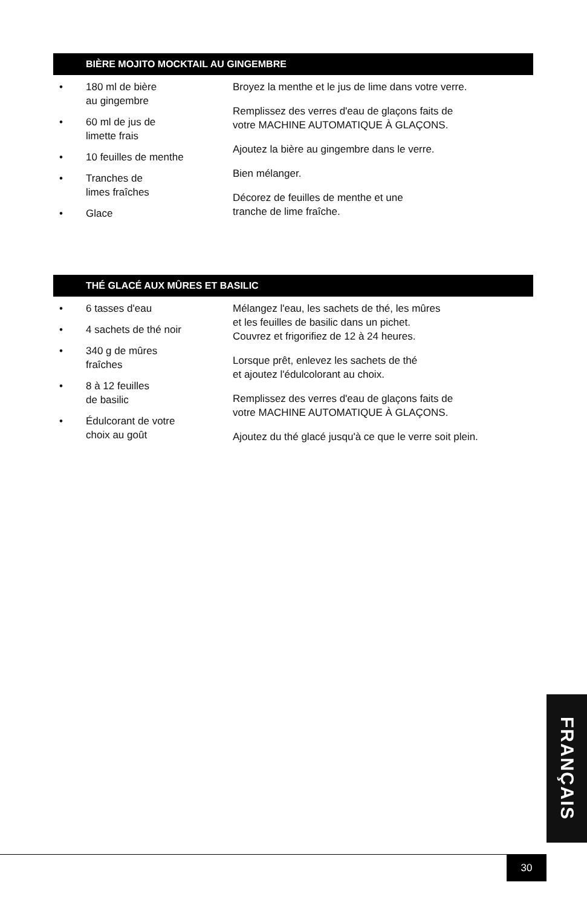BIÈRE MOJITO MOCKTAIL AU GINGEMBRE
• 180 ml de bière
au gingembre
• 60 ml de jus de
limette frais
• 10 feuilles de menthe
• Tranches de
limes fraîches
• Glace
Broyez la menthe et le jus de lime dans votre verre.
Remplissez des verres d'eau de glaçons faits de
votre MACHINE AUTOMATIQUE À GLAÇONS.
Ajoutez la bière au gingembre dans le verre.
Bien mélanger.
Décorez de feuilles de menthe et une
tranche de lime fraîche.
THÉ GLACÉ AUX MÛRES ET BASILIC
• 6 tasses d'eau
• 4 sachets de thé noir
• 340 g de mûres
fraîches
• 8 à 12 feuilles
de basilic
• Édulcorant de votre
choix au goût
Mélangez l'eau, les sachets de thé, les mûres
et les feuilles de basilic dans un pichet.
Couvrez et frigorifiez de 12 à 24 heures.
Lorsque prêt, enlevez les sachets de thé
et ajoutez l'édulcolorant au choix.
Remplissez des verres d'eau de glaçons faits de
votre MACHINE AUTOMATIQUE À GLAÇONS.
Ajoutez du thé glacé jusqu'à ce que le verre soit plein.
FRANÇAIS
30